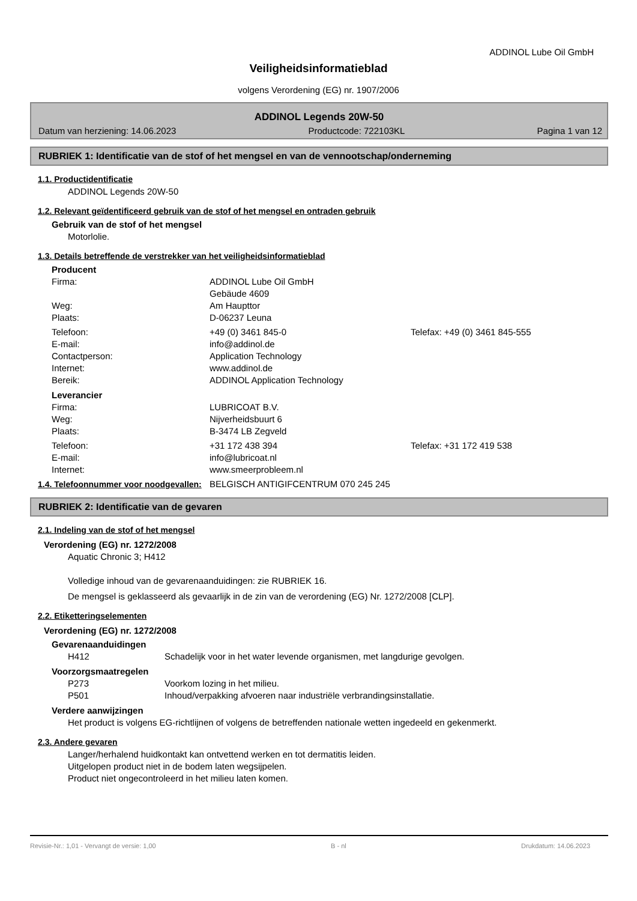ADDINOL Lube Oil GmbH
Veiligheidsinformatieblad
volgens Verordening (EG) nr. 1907/2006
ADDINOL Legends 20W-50
Datum van herziening: 14.06.2023 Productcode: 722103KL Pagina 1 van 12
RUBRIEK 1: Identificatie van de stof of het mengsel en van de vennootschap/onderneming
1.1. Productidentificatie
ADDINOL Legends 20W-50
1.2. Relevant geïdentificeerd gebruik van de stof of het mengsel en ontraden gebruik
Gebruik van de stof of het mengsel
Motorlolie.
1.3. Details betreffende de verstrekker van het veiligheidsinformatieblad
Producent
Firma: ADDINOL Lube Oil GmbH
Gebäude 4609
Weg: Am Haupttor
Plaats: D-06237 Leuna
Telefoon: +49 (0) 3461 845-0 Telefax: +49 (0) 3461 845-555
E-mail: info@addinol.de
Contactperson: Application Technology
Internet: www.addinol.de
Bereik: ADDINOL Application Technology
Leverancier
Firma: LUBRICOAT B.V.
Weg: Nijverheidsbuurt 6
Plaats: B-3474 LB Zegveld
Telefoon: +31 172 438 394 Telefax: +31 172 419 538
E-mail: info@lubricoat.nl
Internet: www.smeerprobleem.nl
1.4. Telefoonnummer voor noodgevallen: BELGISCH ANTIGIFCENTRUM 070 245 245
RUBRIEK 2: Identificatie van de gevaren
2.1. Indeling van de stof of het mengsel
Verordening (EG) nr. 1272/2008
Aquatic Chronic 3; H412
Volledige inhoud van de gevarenaanduidingen: zie RUBRIEK 16.
De mengsel is geklasseerd als gevaarlijk in de zin van de verordening (EG) Nr. 1272/2008 [CLP].
2.2. Etiketteringselementen
Verordening (EG) nr. 1272/2008
Gevarenaanduidingen
H412 Schadelijk voor in het water levende organismen, met langdurige gevolgen.
Voorzorgsmaatregelen
P273 Voorkom lozing in het milieu.
P501 Inhoud/verpakking afvoeren naar industriële verbrandingsinstallatie.
Verdere aanwijzingen
Het product is volgens EG-richtlijnen of volgens de betreffenden nationale wetten ingedeeld en gekenmerkt.
2.3. Andere gevaren
Langer/herhalend huidkontakt kan ontvettend werken en tot dermatitis leiden.
Uitgelopen product niet in de bodem laten wegsijpelen.
Product niet ongecontroleerd in het milieu laten komen.
Revisie-Nr.: 1,01 - Vervangt de versie: 1,00 B - nl Drukdatum: 14.06.2023